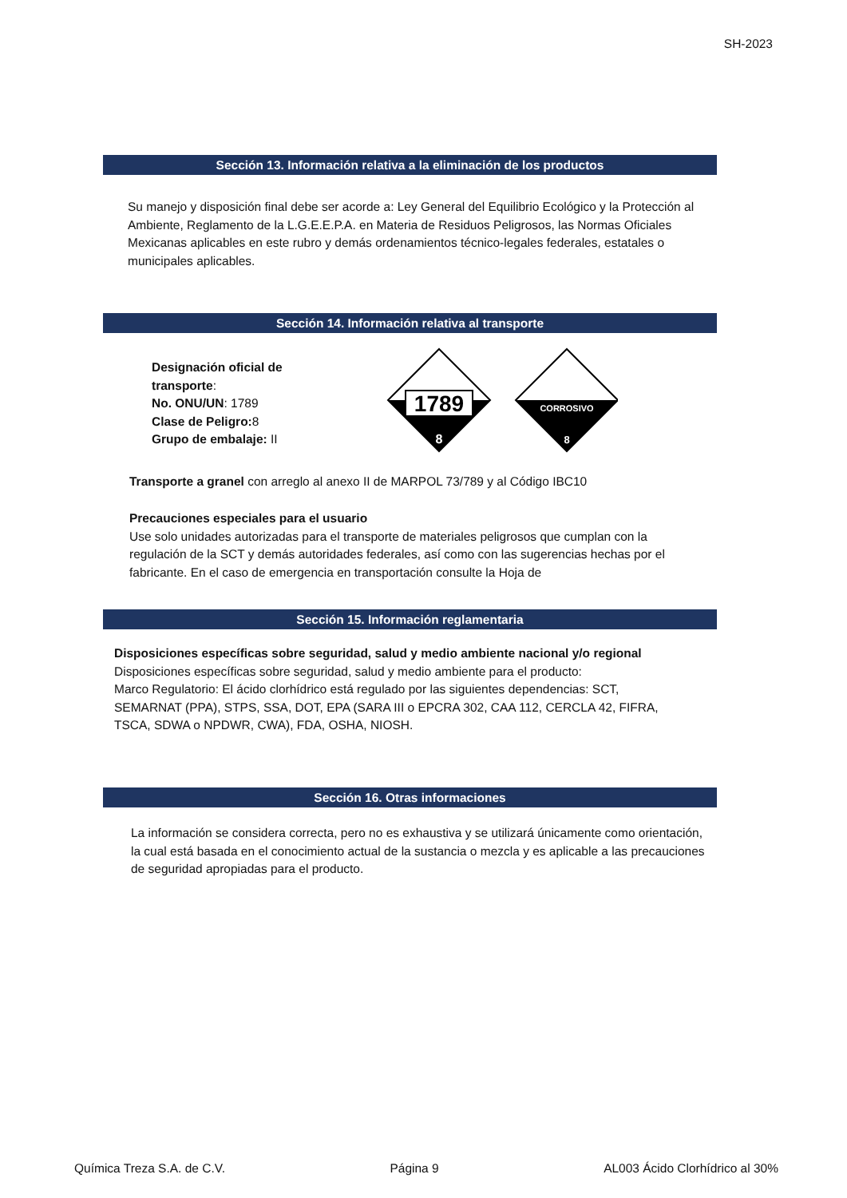SH-2023
Sección 13. Información relativa a la eliminación de los productos
Su manejo y disposición final debe ser acorde a: Ley General del Equilibrio Ecológico y la Protección al Ambiente, Reglamento de la L.G.E.E.P.A. en Materia de Residuos Peligrosos, las Normas Oficiales Mexicanas aplicables en este rubro y demás ordenamientos técnico-legales federales, estatales o municipales aplicables.
Sección 14. Información relativa al transporte
Designación oficial de transporte:
No. ONU/UN: 1789
Clase de Peligro: 8
Grupo de embalaje: II
1789
8
CORROSIVO
8
Transporte a granel con arreglo al anexo II de MARPOL 73/789 y al Código IBC10
Precauciones especiales para el usuario
Use solo unidades autorizadas para el transporte de materiales peligrosos que cumplan con la regulación de la SCT y demás autoridades federales, así como con las sugerencias hechas por el fabricante. En el caso de emergencia en transportación consulte la Hoja de
Sección 15. Información reglamentaria
Disposiciones específicas sobre seguridad, salud y medio ambiente nacional y/o regional
Disposiciones específicas sobre seguridad, salud y medio ambiente para el producto:
Marco Regulatorio: El ácido clorhídrico está regulado por las siguientes dependencias: SCT, SEMARNAT (PPA), STPS, SSA, DOT, EPA (SARA III o EPCRA 302, CAA 112, CERCLA 42, FIFRA, TSCA, SDWA o NPDWR, CWA), FDA, OSHA, NIOSH.
Sección 16. Otras informaciones
La información se considera correcta, pero no es exhaustiva y se utilizará únicamente como orientación, la cual está basada en el conocimiento actual de la sustancia o mezcla y es aplicable a las precauciones de seguridad apropiadas para el producto.
Química Treza S.A. de C.V. Página 9 AL003 Ácido Clorhídrico al 30%